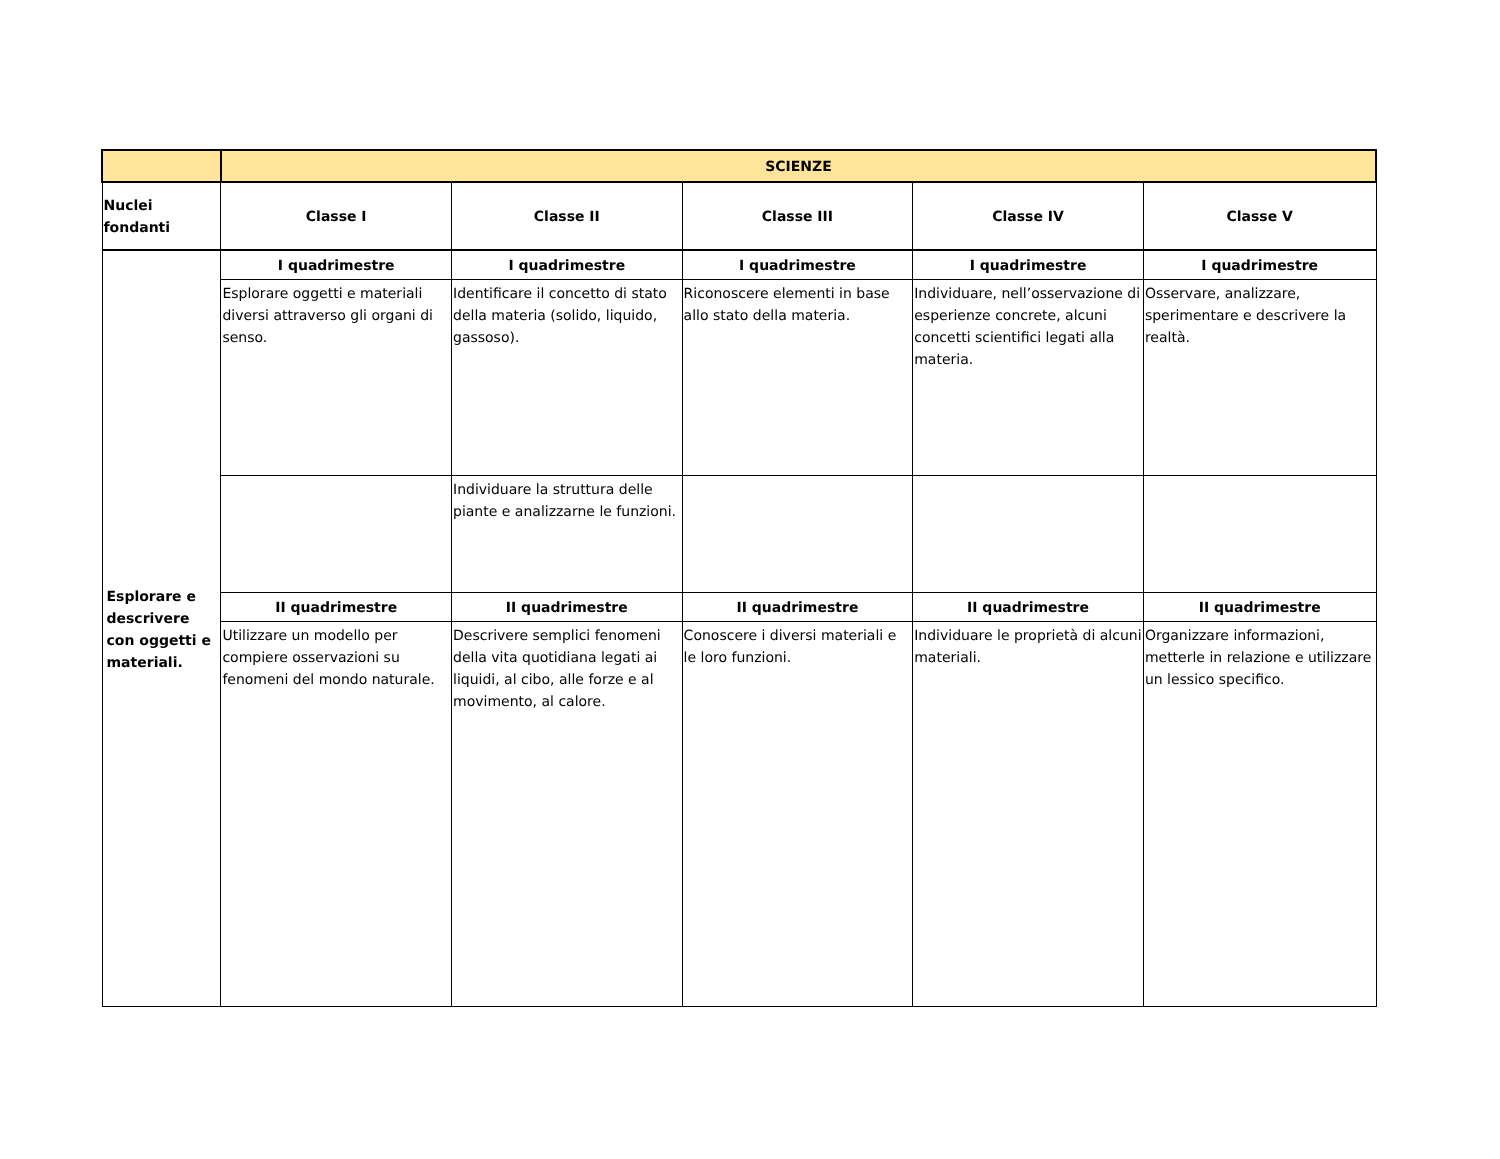| | SCIENZE | | | | |
| --- | --- | --- | --- | --- | --- |
| Nuclei fondanti | Classe I | Classe II | Classe III | Classe IV | Classe V |
| Esplorare e descrivere con oggetti e materiali. | I quadrimestre | I quadrimestre | I quadrimestre | I quadrimestre | I quadrimestre |
| | Esplorare oggetti e materiali diversi attraverso gli organi di senso. | Identificare il concetto di stato della materia (solido, liquido, gassoso). | Riconoscere elementi in base allo stato della materia. | Individuare, nell’osservazione di esperienze concrete, alcuni concetti scientifici legati alla materia. | Osservare, analizzare, sperimentare e descrivere la realtà. |
| | | Individuare la struttura delle piante e analizzarne le funzioni. | | | |
| | II quadrimestre | II quadrimestre | II quadrimestre | II quadrimestre | II quadrimestre |
| | Utilizzare un modello per compiere osservazioni su fenomeni del mondo naturale. | Descrivere semplici fenomeni della vita quotidiana legati ai liquidi, al cibo, alle forze e al movimento, al calore. | Conoscere i diversi materiali e le loro funzioni. | Individuare le proprietà di alcuni materiali. | Organizzare informazioni, metterle in relazione e utilizzare un lessico specifico. |